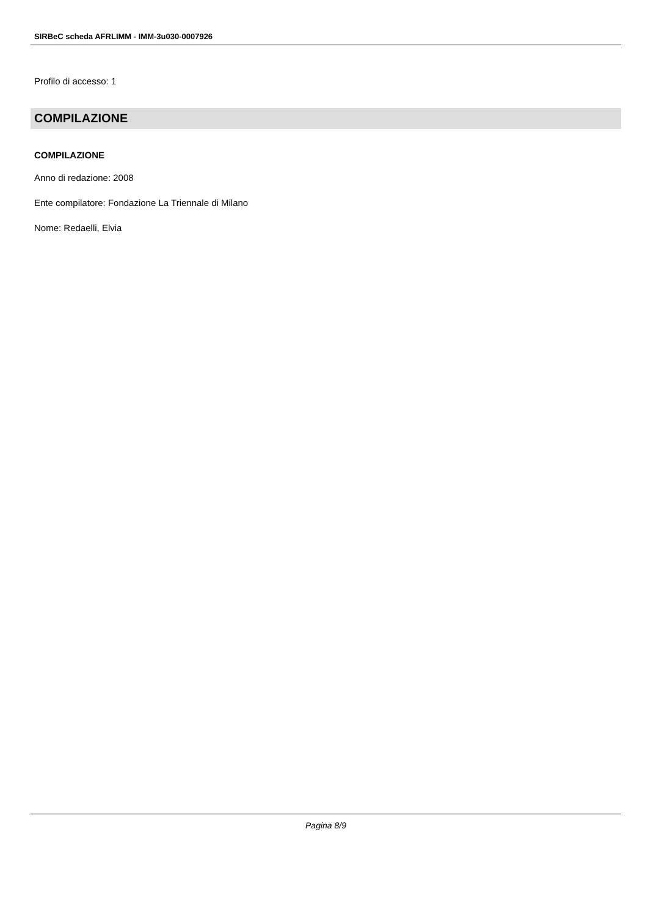SIRBeC scheda AFRLIMM - IMM-3u030-0007926
Profilo di accesso: 1
COMPILAZIONE
COMPILAZIONE
Anno di redazione: 2008
Ente compilatore: Fondazione La Triennale di Milano
Nome: Redaelli, Elvia
Pagina 8/9